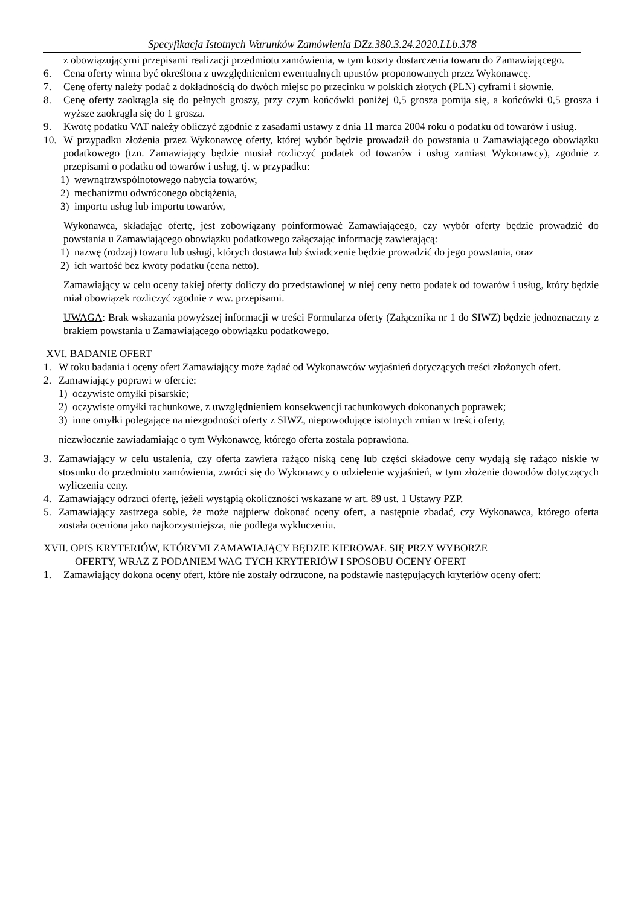Specyfikacja Istotnych Warunków Zamówienia DZz.380.3.24.2020.LLb.378
z obowiązującymi przepisami realizacji przedmiotu zamówienia, w tym koszty dostarczenia towaru do Zamawiającego.
6. Cena oferty winna być określona z uwzględnieniem ewentualnych upustów proponowanych przez Wykonawcę.
7. Cenę oferty należy podać z dokładnością do dwóch miejsc po przecinku w polskich złotych (PLN) cyframi i słownie.
8. Cenę oferty zaokrągla się do pełnych groszy, przy czym końcówki poniżej 0,5 grosza pomija się, a końcówki 0,5 grosza i wyższe zaokrągla się do 1 grosza.
9. Kwotę podatku VAT należy obliczyć zgodnie z zasadami ustawy z dnia 11 marca 2004 roku o podatku od towarów i usług.
10. W przypadku złożenia przez Wykonawcę oferty, której wybór będzie prowadził do powstania u Zamawiającego obowiązku podatkowego (tzn. Zamawiający będzie musiał rozliczyć podatek od towarów i usług zamiast Wykonawcy), zgodnie z przepisami o podatku od towarów i usług, tj. w przypadku:
1) wewnątrzwspólnotowego nabycia towarów,
2) mechanizmu odwróconego obciążenia,
3) importu usług lub importu towarów,
Wykonawca, składając ofertę, jest zobowiązany poinformować Zamawiającego, czy wybór oferty będzie prowadzić do powstania u Zamawiającego obowiązku podatkowego załączając informację zawierającą:
1) nazwę (rodzaj) towaru lub usługi, których dostawa lub świadczenie będzie prowadzić do jego powstania, oraz
2) ich wartość bez kwoty podatku (cena netto).
Zamawiający w celu oceny takiej oferty doliczy do przedstawionej w niej ceny netto podatek od towarów i usług, który będzie miał obowiązek rozliczyć zgodnie z ww. przepisami.
UWAGA: Brak wskazania powyższej informacji w treści Formularza oferty (Załącznika nr 1 do SIWZ) będzie jednoznaczny z brakiem powstania u Zamawiającego obowiązku podatkowego.
XVI. BADANIE OFERT
1. W toku badania i oceny ofert Zamawiający może żądać od Wykonawców wyjaśnień dotyczących treści złożonych ofert.
2. Zamawiający poprawi w ofercie:
1) oczywiste omyłki pisarskie;
2) oczywiste omyłki rachunkowe, z uwzględnieniem konsekwencji rachunkowych dokonanych poprawek;
3) inne omyłki polegające na niezgodności oferty z SIWZ, niepowodujące istotnych zmian w treści oferty,
niezwłocznie zawiadamiając o tym Wykonawcę, którego oferta została poprawiona.
3. Zamawiający w celu ustalenia, czy oferta zawiera rażąco niską cenę lub części składowe ceny wydają się rażąco niskie w stosunku do przedmiotu zamówienia, zwróci się do Wykonawcy o udzielenie wyjaśnień, w tym złożenie dowodów dotyczących wyliczenia ceny.
4. Zamawiający odrzuci ofertę, jeżeli wystąpią okoliczności wskazane w art. 89 ust. 1 Ustawy PZP.
5. Zamawiający zastrzega sobie, że może najpierw dokonać oceny ofert, a następnie zbadać, czy Wykonawca, którego oferta została oceniona jako najkorzystniejsza, nie podlega wykluczeniu.
XVII. OPIS KRYTERIÓW, KTÓRYMI ZAMAWIAJĄCY BĘDZIE KIEROWAŁ SIĘ PRZY WYBORZE
OFERTY, WRAZ Z PODANIEM WAG TYCH KRYTERIÓW I SPOSOBU OCENY OFERT
1. Zamawiający dokona oceny ofert, które nie zostały odrzucone, na podstawie następujących kryteriów oceny ofert: